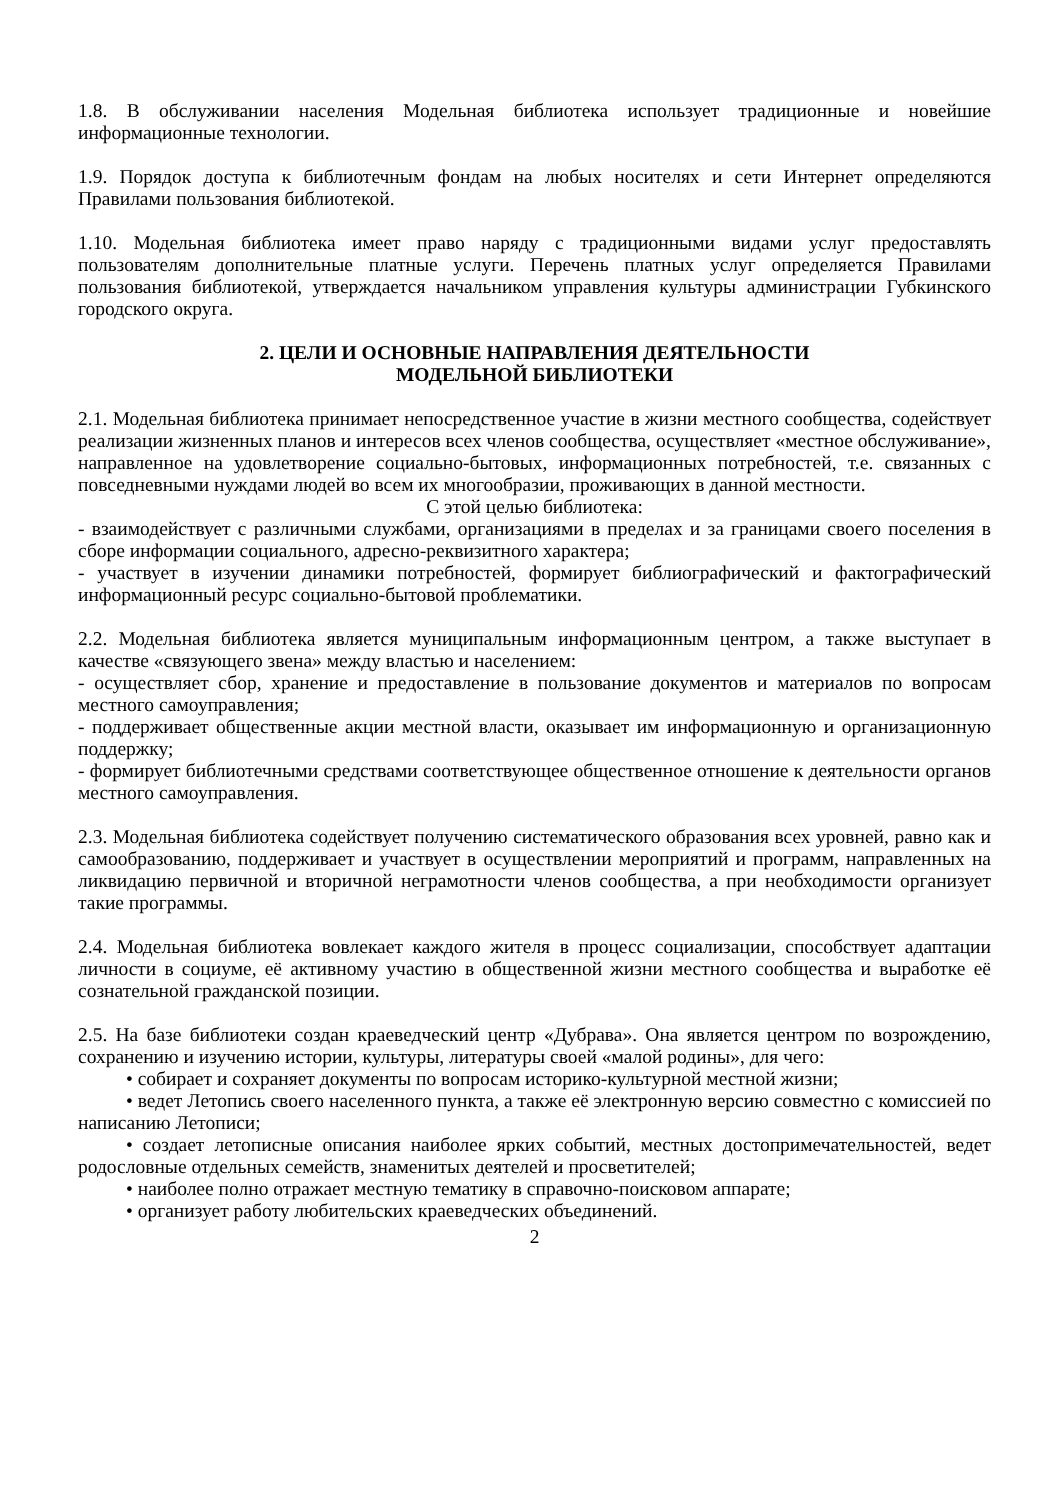1.8. В обслуживании населения Модельная библиотека использует традиционные и новейшие информационные технологии.
1.9. Порядок доступа к библиотечным фондам на любых носителях и сети Интернет определяются Правилами пользования библиотекой.
1.10. Модельная библиотека имеет право наряду с традиционными видами услуг предоставлять пользователям дополнительные платные услуги. Перечень платных услуг определяется Правилами пользования библиотекой, утверждается начальником управления культуры администрации Губкинского городского округа.
2. ЦЕЛИ И ОСНОВНЫЕ НАПРАВЛЕНИЯ ДЕЯТЕЛЬНОСТИ
МОДЕЛЬНОЙ БИБЛИОТЕКИ
2.1. Модельная библиотека принимает непосредственное участие в жизни местного сообщества, содействует реализации жизненных планов и интересов всех членов сообщества, осуществляет «местное обслуживание», направленное на удовлетворение социально-бытовых, информационных потребностей, т.е. связанных с повседневными нуждами людей во всем их многообразии, проживающих в данной местности.
С этой целью библиотека:
- взаимодействует с различными службами, организациями в пределах и за границами своего поселения в сборе информации социального, адресно-реквизитного характера;
- участвует в изучении динамики потребностей, формирует библиографический и фактографический информационный ресурс социально-бытовой проблематики.
2.2. Модельная библиотека является муниципальным информационным центром, а также выступает в качестве «связующего звена» между властью и населением:
- осуществляет сбор, хранение и предоставление в пользование документов и материалов по вопросам местного самоуправления;
- поддерживает общественные акции местной власти, оказывает им информационную и организационную поддержку;
- формирует библиотечными средствами соответствующее общественное отношение к деятельности органов местного самоуправления.
2.3. Модельная библиотека содействует получению систематического образования всех уровней, равно как и самообразованию, поддерживает и участвует в осуществлении мероприятий и программ, направленных на ликвидацию первичной и вторичной неграмотности членов сообщества, а при необходимости организует такие программы.
2.4. Модельная библиотека вовлекает каждого жителя в процесс социализации, способствует адаптации личности в социуме, её активному участию в общественной жизни местного сообщества и выработке её сознательной гражданской позиции.
2.5. На базе библиотеки создан краеведческий центр «Дубрава». Она является центром по возрождению, сохранению и изучению истории, культуры, литературы своей «малой родины», для чего:
• собирает и сохраняет документы по вопросам историко-культурной местной жизни;
• ведет Летопись своего населенного пункта, а также её электронную версию совместно с комиссией по написанию Летописи;
• создает летописные описания наиболее ярких событий, местных достопримечательностей, ведет родословные отдельных семейств, знаменитых деятелей и просветителей;
• наиболее полно отражает местную тематику в справочно-поисковом аппарате;
• организует работу любительских краеведческих объединений.
2